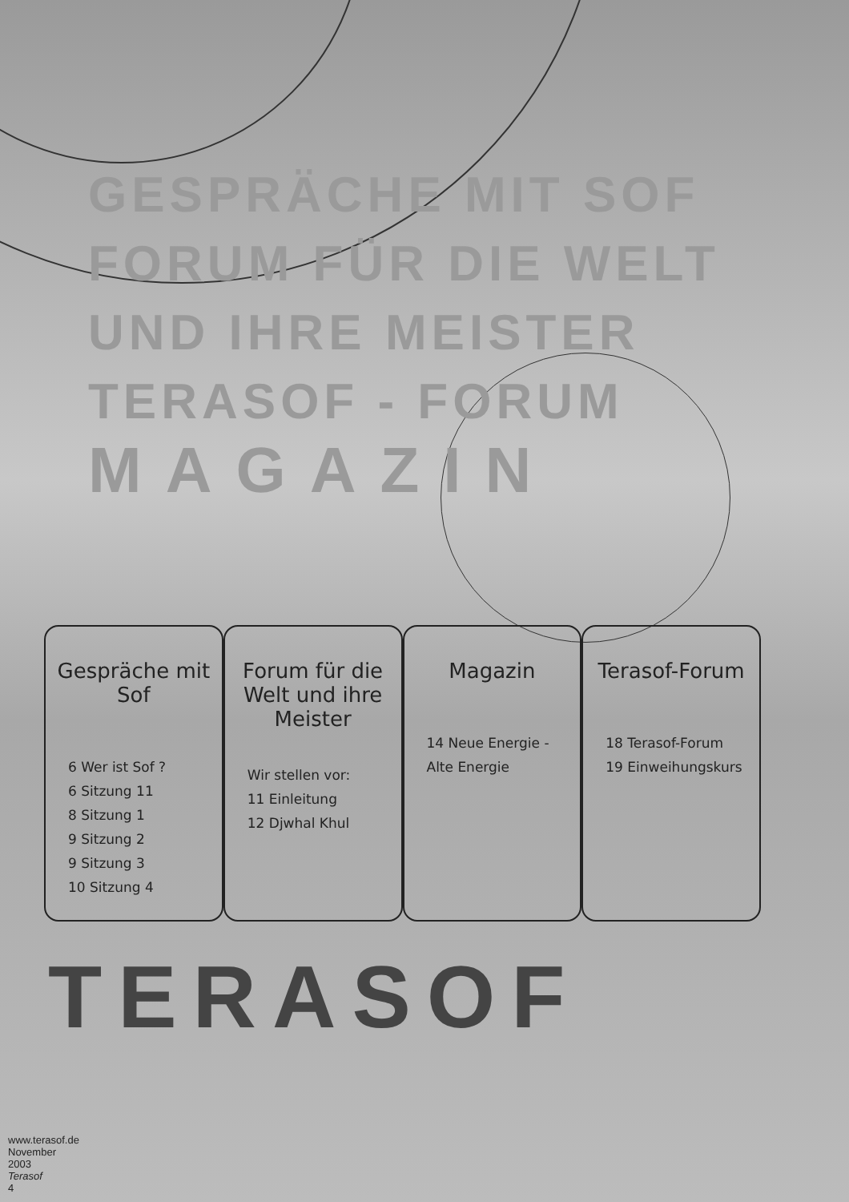GESPRÄCHE MIT SOF
FORUM FÜR DIE WELT
UND IHRE MEISTER
TERASOF - FORUM
MAGAZIN
Gespräche mit Sof
6 Wer ist Sof ?
6 Sitzung 11
8 Sitzung 1
9 Sitzung 2
9 Sitzung 3
10 Sitzung 4
Forum für die Welt und ihre Meister
Wir stellen vor:
11 Einleitung
12 Djwhal Khul
Magazin
14 Neue Energie -
Alte Energie
Terasof-Forum
18 Terasof-Forum
19 Einweihungskurs
TERASOF
www.terasof.de
November 2003
Terasof
4